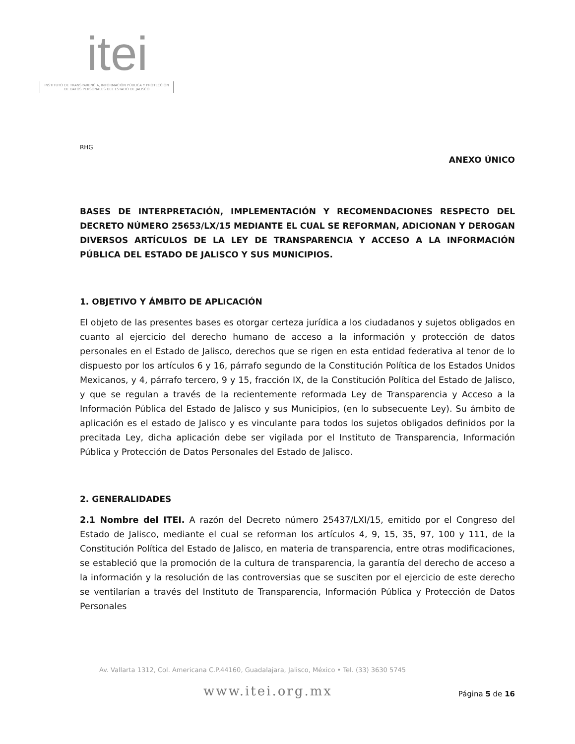itei
INSTITUTO DE TRANSPARENCIA, INFORMACIÓN PÚBLICA Y PROTECCIÓN DE DATOS PERSONALES DEL ESTADO DE JALISCO
RHG
ANEXO ÚNICO
BASES DE INTERPRETACIÓN, IMPLEMENTACIÓN Y RECOMENDACIONES RESPECTO DEL DECRETO NÚMERO 25653/LX/15 MEDIANTE EL CUAL SE REFORMAN, ADICIONAN Y DEROGAN DIVERSOS ARTÍCULOS DE LA LEY DE TRANSPARENCIA Y ACCESO A LA INFORMACIÓN PÚBLICA DEL ESTADO DE JALISCO Y SUS MUNICIPIOS.
1. OBJETIVO Y ÁMBITO DE APLICACIÓN
El objeto de las presentes bases es otorgar certeza jurídica a los ciudadanos y sujetos obligados en cuanto al ejercicio del derecho humano de acceso a la información y protección de datos personales en el Estado de Jalisco, derechos que se rigen en esta entidad federativa al tenor de lo dispuesto por los artículos 6 y 16, párrafo segundo de la Constitución Política de los Estados Unidos Mexicanos, y 4, párrafo tercero, 9 y 15, fracción IX, de la Constitución Política del Estado de Jalisco, y que se regulan a través de la recientemente reformada Ley de Transparencia y Acceso a la Información Pública del Estado de Jalisco y sus Municipios, (en lo subsecuente Ley). Su ámbito de aplicación es el estado de Jalisco y es vinculante para todos los sujetos obligados definidos por la precitada Ley, dicha aplicación debe ser vigilada por el Instituto de Transparencia, Información Pública y Protección de Datos Personales del Estado de Jalisco.
2. GENERALIDADES
2.1 Nombre del ITEI. A razón del Decreto número 25437/LXI/15, emitido por el Congreso del Estado de Jalisco, mediante el cual se reforman los artículos 4, 9, 15, 35, 97, 100 y 111, de la Constitución Política del Estado de Jalisco, en materia de transparencia, entre otras modificaciones, se estableció que la promoción de la cultura de transparencia, la garantía del derecho de acceso a la información y la resolución de las controversias que se susciten por el ejercicio de este derecho se ventilarían a través del Instituto de Transparencia, Información Pública y Protección de Datos Personales
Av. Vallarta 1312, Col. Americana C.P.44160, Guadalajara, Jalisco, México • Tel. (33) 3630 5745
www.itei.org.mx
Página 5 de 16